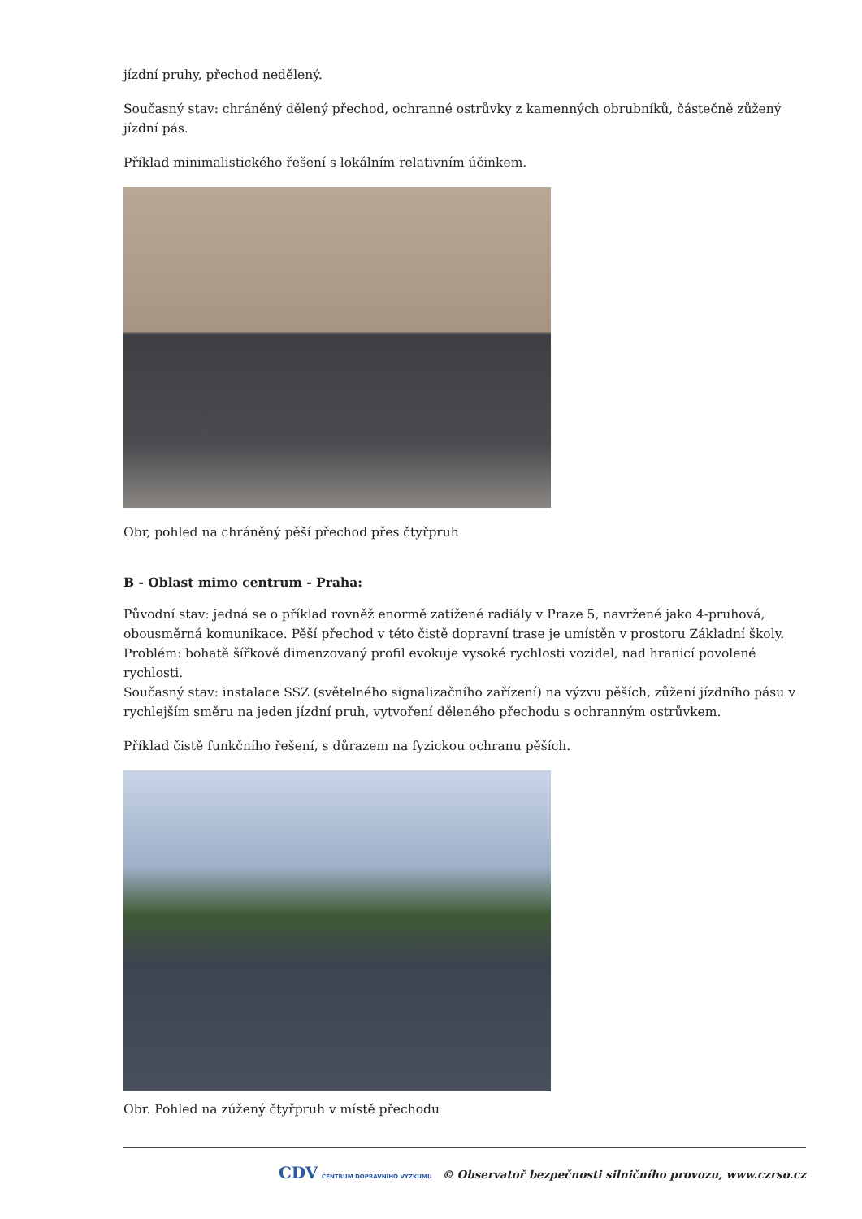jízdní pruhy, přechod nedělený.
Současný stav: chráněný dělený přechod, ochranné ostrůvky z kamenných obrubníků, částečně zůžený jízdní pás.
Příklad minimalistického řešení s lokálním relativním účinkem.
Obr, pohled na chráněný pěší přechod přes čtyřpruh
B - Oblast mimo centrum - Praha:
Původní stav: jedná se o příklad rovněž enormě zatížené radiály v Praze 5, navržené jako 4-pruhová, obousměrná komunikace. Pěší přechod v této čistě dopravní trase je umístěn v prostoru Základní školy. Problém: bohatě šířkově dimenzovaný profil evokuje vysoké rychlosti vozidel, nad hranicí povolené rychlosti.
Současný stav: instalace SSZ (světelného signalizačního zařízení) na výzvu pěších, zůžení jízdního pásu v rychlejším směru na jeden jízdní pruh, vytvoření děleného přechodu s ochranným ostrůvkem.
Příklad čistě funkčního řešení, s důrazem na fyzickou ochranu pěších.
Obr. Pohled na zúžený čtyřpruh v místě přechodu
CDV CENTRUM DOPRAVNÍHO VÝZKUMU © Observatoř bezpečnosti silničního provozu, www.czrso.cz